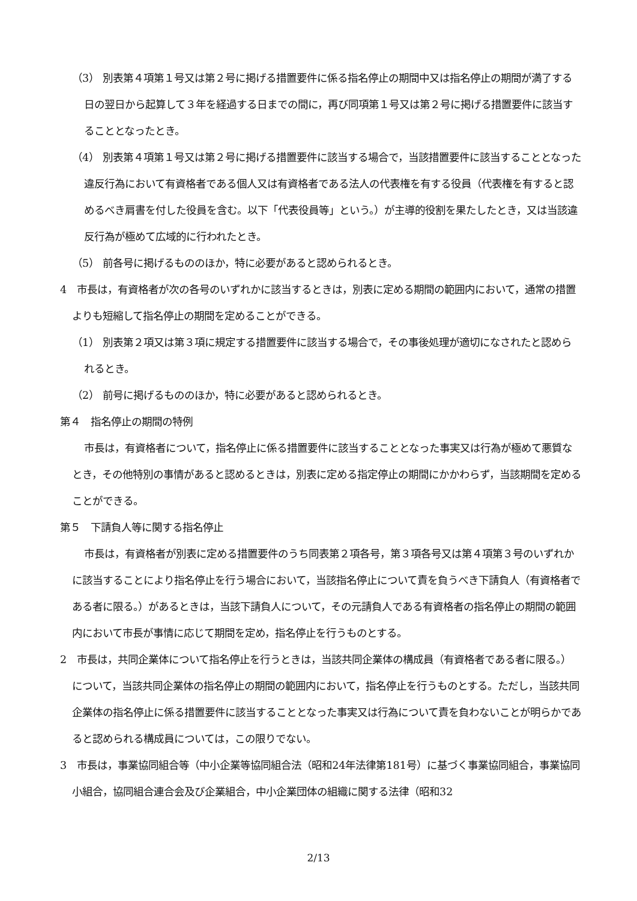（3） 別表第４項第１号又は第２号に掲げる措置要件に係る指名停止の期間中又は指名停止の期間が満了する日の翌日から起算して３年を経過する日までの間に，再び同項第１号又は第２号に掲げる措置要件に該当することとなったとき。
（4） 別表第４項第１号又は第２号に掲げる措置要件に該当する場合で，当該措置要件に該当することとなった違反行為において有資格者である個人又は有資格者である法人の代表権を有する役員（代表権を有すると認めるべき肩書を付した役員を含む。以下「代表役員等」という。）が主導的役割を果たしたとき，又は当該違反行為が極めて広域的に行われたとき。
（5） 前各号に掲げるもののほか，特に必要があると認められるとき。
4　市長は，有資格者が次の各号のいずれかに該当するときは，別表に定める期間の範囲内において，通常の措置よりも短縮して指名停止の期間を定めることができる。
（1） 別表第２項又は第３項に規定する措置要件に該当する場合で，その事後処理が適切になされたと認められるとき。
（2） 前号に掲げるもののほか，特に必要があると認められるとき。
第４　指名停止の期間の特例
市長は，有資格者について，指名停止に係る措置要件に該当することとなった事実又は行為が極めて悪質なとき，その他特別の事情があると認めるときは，別表に定める指定停止の期間にかかわらず，当該期間を定めることができる。
第５　下請負人等に関する指名停止
市長は，有資格者が別表に定める措置要件のうち同表第２項各号，第３項各号又は第４項第３号のいずれかに該当することにより指名停止を行う場合において，当該指名停止について責を負うべき下請負人（有資格者である者に限る。）があるときは，当該下請負人について，その元請負人である有資格者の指名停止の期間の範囲内において市長が事情に応じて期間を定め，指名停止を行うものとする。
2　市長は，共同企業体について指名停止を行うときは，当該共同企業体の構成員（有資格者である者に限る。）について，当該共同企業体の指名停止の期間の範囲内において，指名停止を行うものとする。ただし，当該共同企業体の指名停止に係る措置要件に該当することとなった事実又は行為について責を負わないことが明らかであると認められる構成員については，この限りでない。
3　市長は，事業協同組合等（中小企業等協同組合法（昭和24年法律第181号）に基づく事業協同組合，事業協同小組合，協同組合連合会及び企業組合，中小企業団体の組織に関する法律（昭和32
2/13